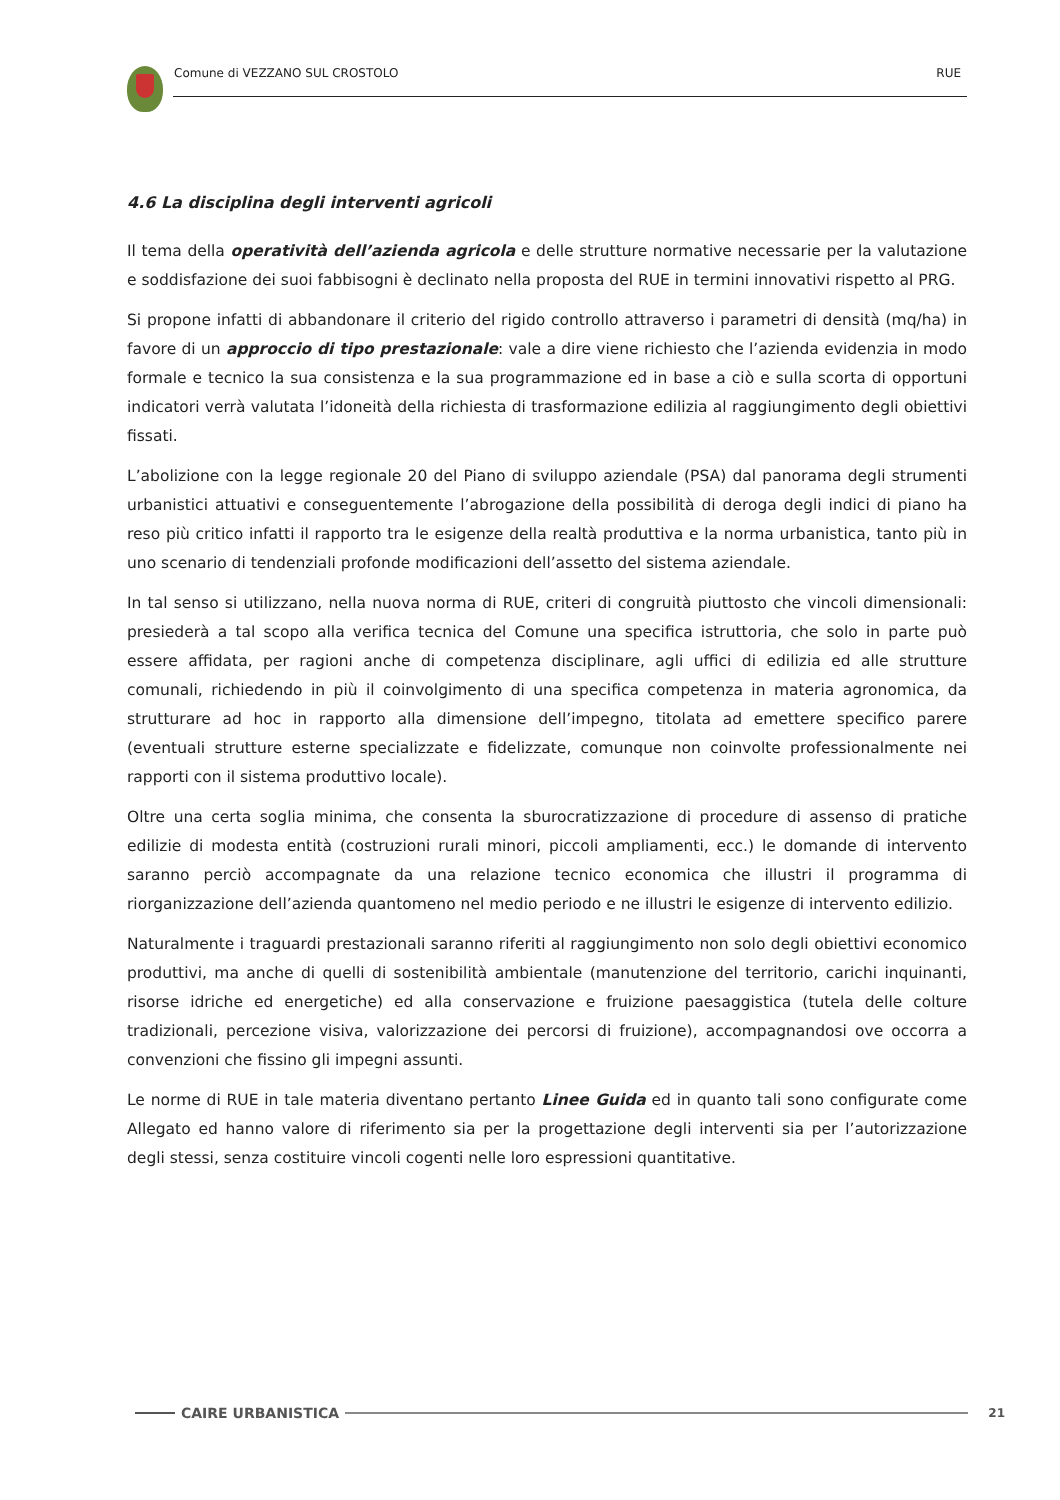Comune di VEZZANO SUL CROSTOLO RUE
4.6 La disciplina degli interventi agricoli
Il tema della operatività dell’azienda agricola e delle strutture normative necessarie per la valutazione e soddisfazione dei suoi fabbisogni è declinato nella proposta del RUE in termini innovativi rispetto al PRG.
Si propone infatti di abbandonare il criterio del rigido controllo attraverso i parametri di densità (mq/ha) in favore di un approccio di tipo prestazionale: vale a dire viene richiesto che l’azienda evidenzia in modo formale e tecnico la sua consistenza e la sua programmazione ed in base a ciò e sulla scorta di opportuni indicatori verrà valutata l’idoneità della richiesta di trasformazione edilizia al raggiungimento degli obiettivi fissati.
L’abolizione con la legge regionale 20 del Piano di sviluppo aziendale (PSA) dal panorama degli strumenti urbanistici attuativi e conseguentemente l’abrogazione della possibilità di deroga degli indici di piano ha reso più critico infatti il rapporto tra le esigenze della realtà produttiva e la norma urbanistica, tanto più in uno scenario di tendenziali profonde modificazioni dell’assetto del sistema aziendale.
In tal senso si utilizzano, nella nuova norma di RUE, criteri di congruità piuttosto che vincoli dimensionali: presiederà a tal scopo alla verifica tecnica del Comune una specifica istruttoria, che solo in parte può essere affidata, per ragioni anche di competenza disciplinare, agli uffici di edilizia ed alle strutture comunali, richiedendo in più il coinvolgimento di una specifica competenza in materia agronomica, da strutturare ad hoc in rapporto alla dimensione dell’impegno, titolata ad emettere specifico parere (eventuali strutture esterne specializzate e fidelizzate, comunque non coinvolte professionalmente nei rapporti con il sistema produttivo locale).
Oltre una certa soglia minima, che consenta la sburocratizzazione di procedure di assenso di pratiche edilizie di modesta entità (costruzioni rurali minori, piccoli ampliamenti, ecc.) le domande di intervento saranno perciò accompagnate da una relazione tecnico economica che illustri il programma di riorganizzazione dell’azienda quantomeno nel medio periodo e ne illustri le esigenze di intervento edilizio.
Naturalmente i traguardi prestazionali saranno riferiti al raggiungimento non solo degli obiettivi economico produttivi, ma anche di quelli di sostenibilità ambientale (manutenzione del territorio, carichi inquinanti, risorse idriche ed energetiche) ed alla conservazione e fruizione paesaggistica (tutela delle colture tradizionali, percezione visiva, valorizzazione dei percorsi di fruizione), accompagnandosi ove occorra a convenzioni che fissino gli impegni assunti.
Le norme di RUE in tale materia diventano pertanto Linee Guida ed in quanto tali sono configurate come Allegato ed hanno valore di riferimento sia per la progettazione degli interventi sia per l’autorizzazione degli stessi, senza costituire vincoli cogenti nelle loro espressioni quantitative.
CAIRE URBANISTICA 21